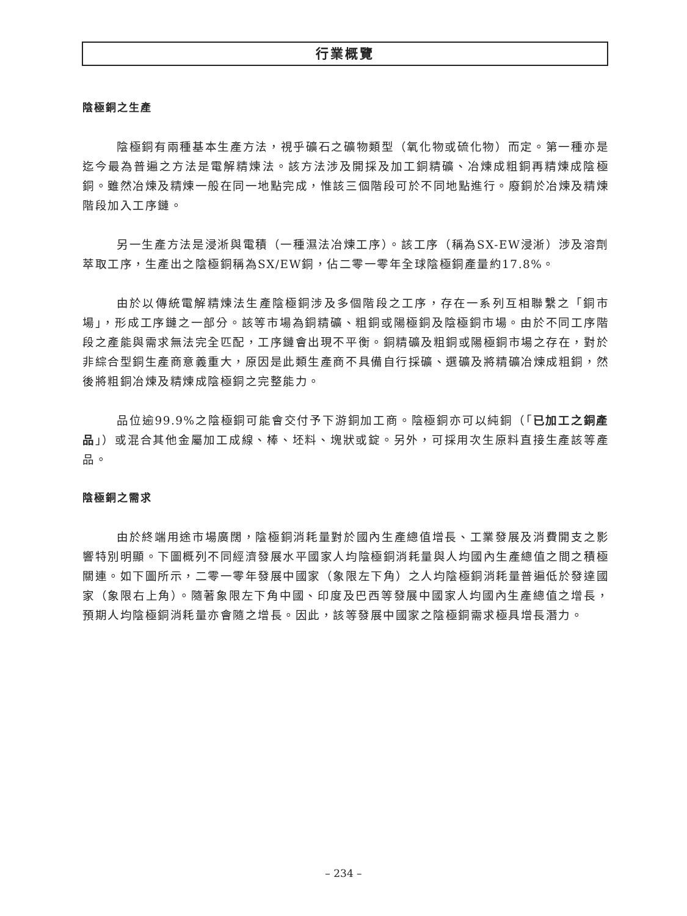行業概覽
陰極銅之生產
陰極銅有兩種基本生產方法，視乎礦石之礦物類型（氧化物或硫化物）而定。第一種亦是迄今最為普遍之方法是電解精煉法。該方法涉及開採及加工銅精礦、冶煉成粗銅再精煉成陰極銅。雖然冶煉及精煉一般在同一地點完成，惟該三個階段可於不同地點進行。廢銅於冶煉及精煉階段加入工序鏈。
另一生產方法是浸淅與電積（一種濕法冶煉工序）。該工序（稱為SX-EW浸淅）涉及溶劑萃取工序，生產出之陰極銅稱為SX/EW銅，佔二零一零年全球陰極銅產量約17.8%。
由於以傳統電解精煉法生產陰極銅涉及多個階段之工序，存在一系列互相聯繫之「銅市場」，形成工序鏈之一部分。該等市場為銅精礦、粗銅或陽極銅及陰極銅市場。由於不同工序階段之產能與需求無法完全匹配，工序鏈會出現不平衡。銅精礦及粗銅或陽極銅市場之存在，對於非綜合型銅生產商意義重大，原因是此類生產商不具備自行採礦、選礦及將精礦冶煉成粗銅，然後將粗銅冶煉及精煉成陰極銅之完整能力。
品位逾99.9%之陰極銅可能會交付予下游銅加工商。陰極銅亦可以純銅（「已加工之銅產品」）或混合其他金屬加工成線、棒、坯料、塊狀或錠。另外，可採用次生原料直接生產該等產品。
陰極銅之需求
由於終端用途市場廣闊，陰極銅消耗量對於國內生產總值增長、工業發展及消費開支之影響特別明顯。下圖概列不同經濟發展水平國家人均陰極銅消耗量與人均國內生產總值之間之積極關連。如下圖所示，二零一零年發展中國家（象限左下角）之人均陰極銅消耗量普遍低於發達國家（象限右上角）。隨著象限左下角中國、印度及巴西等發展中國家人均國內生產總值之增長，預期人均陰極銅消耗量亦會隨之增長。因此，該等發展中國家之陰極銅需求極具增長潛力。
– 234 –